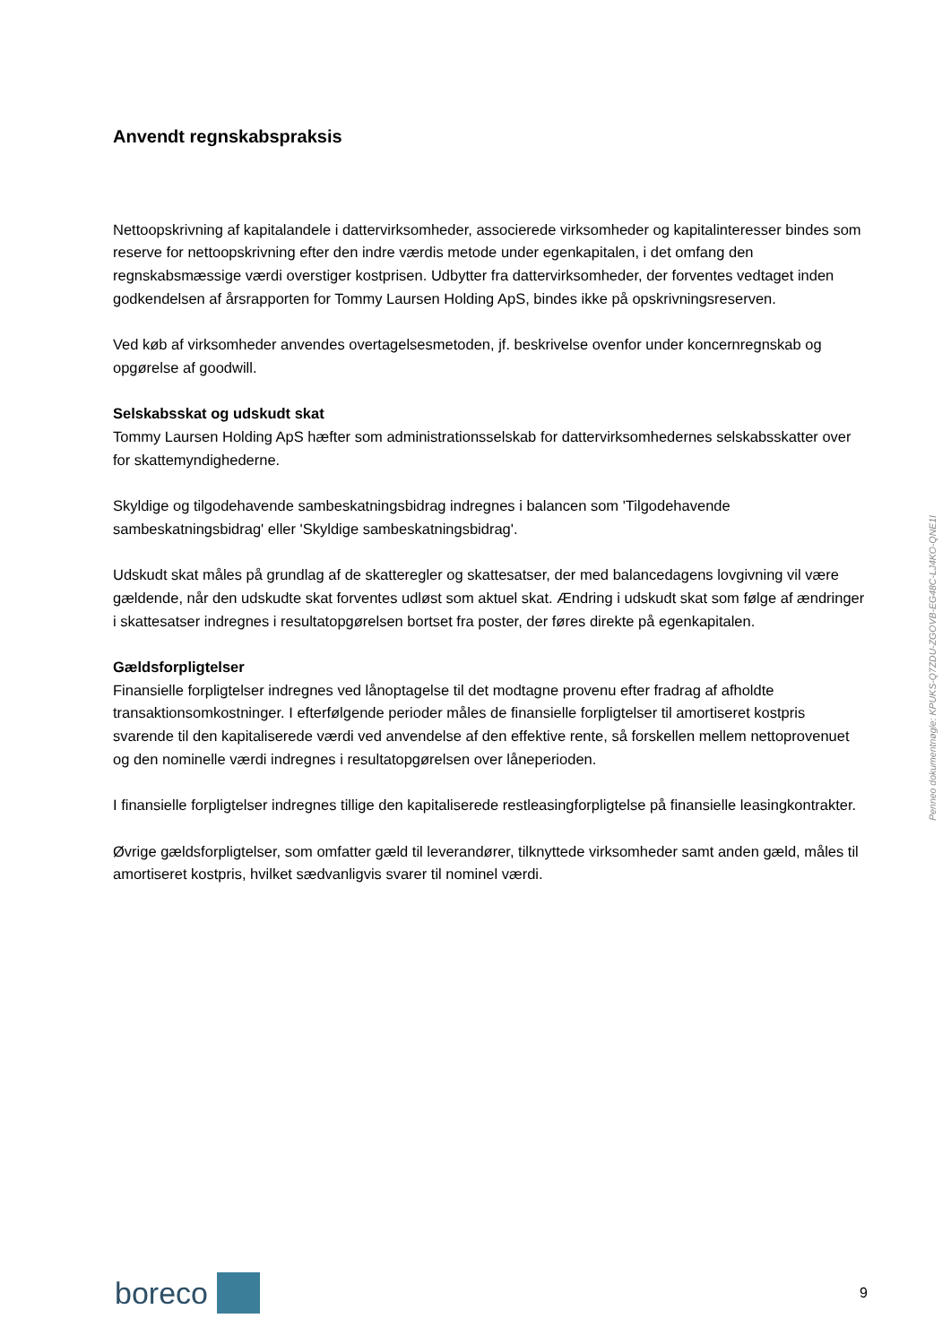Anvendt regnskabspraksis
Nettoopskrivning af kapitalandele i dattervirksomheder, associerede virksomheder og kapitalinteresser bindes som reserve for nettoopskrivning efter den indre værdis metode under egenkapitalen, i det omfang den regnskabsmæssige værdi overstiger kostprisen. Udbytter fra dattervirksomheder, der forventes vedtaget inden godkendelsen af årsrapporten for Tommy Laursen Holding ApS, bindes ikke på opskrivningsreserven.
Ved køb af virksomheder anvendes overtagelsesmetoden, jf. beskrivelse ovenfor under koncernregnskab og opgørelse af goodwill.
Selskabsskat og udskudt skat
Tommy Laursen Holding ApS hæfter som administrationsselskab for dattervirksomhedernes selskabsskatter over for skattemyndighederne.
Skyldige og tilgodehavende sambeskatningsbidrag indregnes i balancen som 'Tilgodehavende sambeskatningsbidrag' eller 'Skyldige sambeskatningsbidrag'.
Udskudt skat måles på grundlag af de skatteregler og skattesatser, der med balancedagens lovgivning vil være gældende, når den udskudte skat forventes udløst som aktuel skat. Ændring i udskudt skat som følge af ændringer i skattesatser indregnes i resultatopgørelsen bortset fra poster, der føres direkte på egenkapitalen.
Gældsforpligtelser
Finansielle forpligtelser indregnes ved lånoptagelse til det modtagne provenu efter fradrag af afholdte transaktionsomkostninger. I efterfølgende perioder måles de finansielle forpligtelser til amortiseret kostpris svarende til den kapitaliserede værdi ved anvendelse af den effektive rente, så forskellen mellem nettoprovenuet og den nominelle værdi indregnes i resultatopgørelsen over låneperioden.
I finansielle forpligtelser indregnes tillige den kapitaliserede restleasingforpligtelse på finansielle leasingkontrakter.
Øvrige gældsforpligtelser, som omfatter gæld til leverandører, tilknyttede virksomheder samt anden gæld, måles til amortiseret kostpris, hvilket sædvanligvis svarer til nominel værdi.
Penneo dokumentnøgle: KPUKS-Q7ZDU-ZGOVB-EG48C-LJ4KO-QNE1I
boreco
9